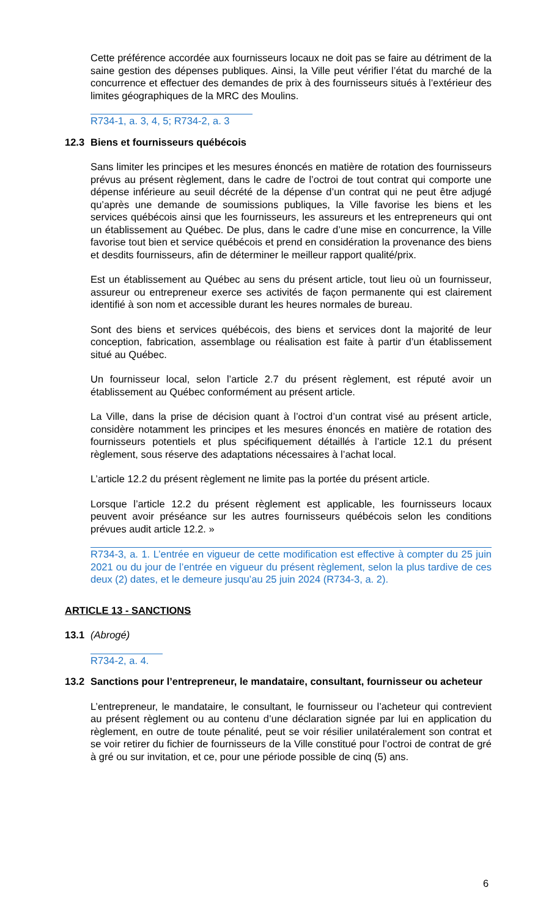Cette préférence accordée aux fournisseurs locaux ne doit pas se faire au détriment de la saine gestion des dépenses publiques. Ainsi, la Ville peut vérifier l’état du marché de la concurrence et effectuer des demandes de prix à des fournisseurs situés à l’extérieur des limites géographiques de la MRC des Moulins.
R734-1, a. 3, 4, 5; R734-2, a. 3
12.3 Biens et fournisseurs québécois
Sans limiter les principes et les mesures énoncés en matière de rotation des fournisseurs prévus au présent règlement, dans le cadre de l’octroi de tout contrat qui comporte une dépense inférieure au seuil décrété de la dépense d’un contrat qui ne peut être adjugé qu’après une demande de soumissions publiques, la Ville favorise les biens et les services québécois ainsi que les fournisseurs, les assureurs et les entrepreneurs qui ont un établissement au Québec. De plus, dans le cadre d’une mise en concurrence, la Ville favorise tout bien et service québécois et prend en considération la provenance des biens et desdits fournisseurs, afin de déterminer le meilleur rapport qualité/prix.
Est un établissement au Québec au sens du présent article, tout lieu où un fournisseur, assureur ou entrepreneur exerce ses activités de façon permanente qui est clairement identifié à son nom et accessible durant les heures normales de bureau.
Sont des biens et services québécois, des biens et services dont la majorité de leur conception, fabrication, assemblage ou réalisation est faite à partir d’un établissement situé au Québec.
Un fournisseur local, selon l’article 2.7 du présent règlement, est réputé avoir un établissement au Québec conformément au présent article.
La Ville, dans la prise de décision quant à l’octroi d’un contrat visé au présent article, considère notamment les principes et les mesures énoncés en matière de rotation des fournisseurs potentiels et plus spécifiquement détaillés à l’article 12.1 du présent règlement, sous réserve des adaptations nécessaires à l’achat local.
L’article 12.2 du présent règlement ne limite pas la portée du présent article.
Lorsque l’article 12.2 du présent règlement est applicable, les fournisseurs locaux peuvent avoir préséance sur les autres fournisseurs québécois selon les conditions prévues audit article 12.2. »
R734-3, a. 1. L’entrée en vigueur de cette modification est effective à compter du 25 juin 2021 ou du jour de l’entrée en vigueur du présent règlement, selon la plus tardive de ces deux (2) dates, et le demeure jusqu’au 25 juin 2024 (R734-3, a. 2).
ARTICLE 13 - SANCTIONS
13.1 (Abrogé)
R734-2, a. 4.
13.2 Sanctions pour l’entrepreneur, le mandataire, consultant, fournisseur ou acheteur
L’entrepreneur, le mandataire, le consultant, le fournisseur ou l’acheteur qui contrevient au présent règlement ou au contenu d’une déclaration signée par lui en application du règlement, en outre de toute pénalité, peut se voir résilier unilatéralement son contrat et se voir retirer du fichier de fournisseurs de la Ville constitué pour l’octroi de contrat de gré à gré ou sur invitation, et ce, pour une période possible de cinq (5) ans.
6